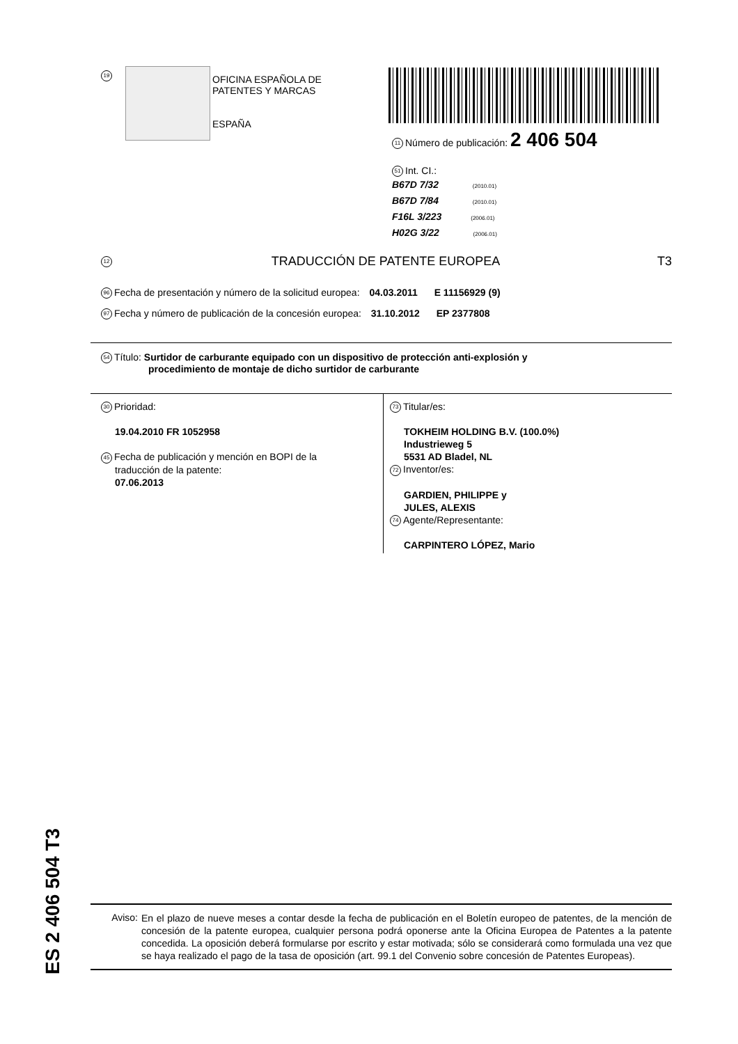19
OFICINA ESPAÑOLA DE
PATENTES Y MARCAS
ESPAÑA
11 Número de publicación: 2 406 504
51 Int. CI.:
B67D 7/32 (2010.01)
B67D 7/84 (2010.01)
F16L 3/223 (2006.01)
H02G 3/22 (2006.01)
12 TRADUCCIÓN DE PATENTE EUROPEA T3
96 Fecha de presentación y número de la solicitud europea: 04.03.2011 E 11156929 (9)
97 Fecha y número de publicación de la concesión europea: 31.10.2012 EP 2377808
54 Título: Surtidor de carburante equipado con un dispositivo de protección anti-explosión y
procedimiento de montaje de dicho surtidor de carburante
30 Prioridad:
19.04.2010 FR 1052958
45 Fecha de publicación y mención en BOPI de la
traducción de la patente:
07.06.2013
73 Titular/es:
TOKHEIM HOLDING B.V. (100.0%)
Industrieweg 5
5531 AD Bladel, NL
72 Inventor/es:
GARDIEN, PHILIPPE y
JULES, ALEXIS
74 Agente/Representante:
CARPINTERO LÓPEZ, Mario
ES 2 406 504 T3
Aviso:
En el plazo de nueve meses a contar desde la fecha de publicación en el Boletín europeo de patentes, de la mención de concesión de la patente europea, cualquier persona podrá oponerse ante la Oficina Europea de Patentes a la patente concedida. La oposición deberá formularse por escrito y estar motivada; sólo se considerará como formulada una vez que se haya realizado el pago de la tasa de oposición (art. 99.1 del Convenio sobre concesión de Patentes Europeas).